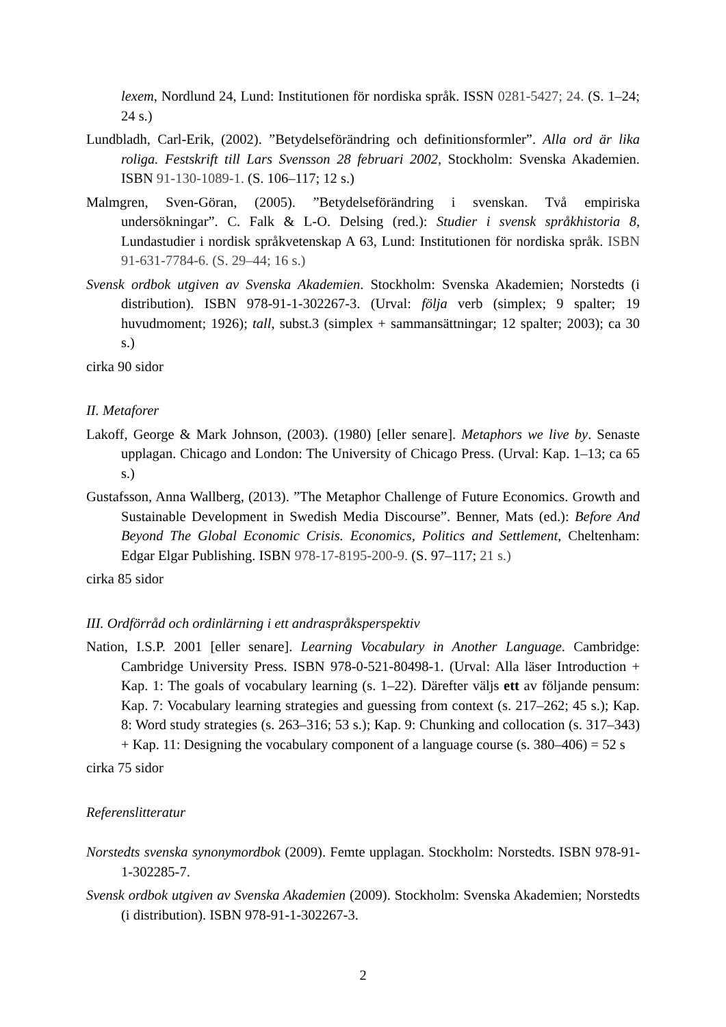lexem, Nordlund 24, Lund: Institutionen för nordiska språk. ISSN 0281-5427; 24. (S. 1–24; 24 s.)
Lundbladh, Carl-Erik, (2002). ”Betydelseförändring och definitionsformler”. Alla ord är lika roliga. Festskrift till Lars Svensson 28 februari 2002, Stockholm: Svenska Akademien. ISBN 91-130-1089-1. (S. 106–117; 12 s.)
Malmgren, Sven-Göran, (2005). ”Betydelseförändring i svenskan. Två empiriska undersökningar”. C. Falk & L-O. Delsing (red.): Studier i svensk språkhistoria 8, Lundastudier i nordisk språkvetenskap A 63, Lund: Institutionen för nordiska språk. ISBN 91-631-7784-6. (S. 29–44; 16 s.)
Svensk ordbok utgiven av Svenska Akademien. Stockholm: Svenska Akademien; Norstedts (i distribution). ISBN 978-91-1-302267-3. (Urval: följa verb (simplex; 9 spalter; 19 huvudmoment; 1926); tall, subst.3 (simplex + sammansättningar; 12 spalter; 2003); ca 30 s.)
cirka 90 sidor
II. Metaforer
Lakoff, George & Mark Johnson, (2003). (1980) [eller senare]. Metaphors we live by. Senaste upplagan. Chicago and London: The University of Chicago Press. (Urval: Kap. 1–13; ca 65 s.)
Gustafsson, Anna Wallberg, (2013). ”The Metaphor Challenge of Future Economics. Growth and Sustainable Development in Swedish Media Discourse”. Benner, Mats (ed.): Before And Beyond The Global Economic Crisis. Economics, Politics and Settlement, Cheltenham: Edgar Elgar Publishing. ISBN 978-17-8195-200-9. (S. 97–117; 21 s.)
cirka 85 sidor
III. Ordförråd och ordinlärning i ett andraspråksperspektiv
Nation, I.S.P. 2001 [eller senare]. Learning Vocabulary in Another Language. Cambridge: Cambridge University Press. ISBN 978-0-521-80498-1. (Urval: Alla läser Introduction + Kap. 1: The goals of vocabulary learning (s. 1–22). Därefter väljs ett av följande pensum: Kap. 7: Vocabulary learning strategies and guessing from context (s. 217–262; 45 s.); Kap. 8: Word study strategies (s. 263–316; 53 s.); Kap. 9: Chunking and collocation (s. 317–343) + Kap. 11: Designing the vocabulary component of a language course (s. 380–406) = 52 s
cirka 75 sidor
Referenslitteratur
Norstedts svenska synonymordbok (2009). Femte upplagan. Stockholm: Norstedts. ISBN 978-91-1-302285-7.
Svensk ordbok utgiven av Svenska Akademien (2009). Stockholm: Svenska Akademien; Norstedts (i distribution). ISBN 978-91-1-302267-3.
2